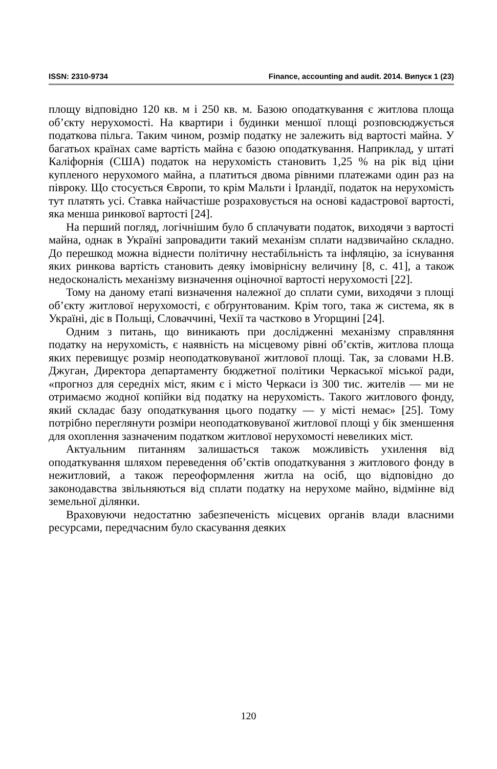ISSN: 2310-9734 Finance, accounting and audit. 2014. Випуск 1 (23)
площу відповідно 120 кв. м і 250 кв. м. Базою оподаткування є житлова площа об’єкту нерухомості. На квартири і будинки меншої площі розповсюджується податкова пільга. Таким чином, розмір податку не залежить від вартості майна. У багатьох країнах саме вартість майна є базою оподаткування. Наприклад, у штаті Каліфорнія (США) податок на нерухомість становить 1,25 % на рік від ціни купленого нерухомого майна, а платиться двома рівними платежами один раз на півроку. Що стосується Європи, то крім Мальти і Ірландії, податок на нерухомість тут платять усі. Ставка найчастіше розраховується на основі кадастрової вартості, яка менша ринкової вартості [24].
На перший погляд, логічнішим було б сплачувати податок, виходячи з вартості майна, однак в Україні запровадити такий механізм сплати надзвичайно складно. До перешкод можна віднести політичну нестабільність та інфляцію, за існування яких ринкова вартість становить деяку імовірнісну величину [8, с. 41], а також недосконалість механізму визначення оціночної вартості нерухомості [22].
Тому на даному етапі визначення належної до сплати суми, виходячи з площі об’єкту житлової нерухомості, є обґрунтованим. Крім того, така ж система, як в Україні, діє в Польщі, Словаччині, Чехії та частково в Угорщині [24].
Одним з питань, що виникають при дослідженні механізму справляння податку на нерухомість, є наявність на місцевому рівні об’єктів, житлова площа яких перевищує розмір неоподатковуваної житлової площі. Так, за словами Н.В. Джуган, Директора департаменту бюджетної політики Черкаської міської ради, «прогноз для середніх міст, яким є і місто Черкаси із 300 тис. жителів — ми не отримаємо жодної копійки від податку на нерухомість. Такого житлового фонду, який складає базу оподаткування цього податку — у місті немає» [25]. Тому потрібно переглянути розміри неоподатковуваної житлової площі у бік зменшення для охоплення зазначеним податком житлової нерухомості невеликих міст.
Актуальним питанням залишається також можливість ухилення від оподаткування шляхом переведення об’єктів оподаткування з житлового фонду в нежитловий, а також переоформлення житла на осіб, що відповідно до законодавства звільняються від сплати податку на нерухоме майно, відмінне від земельної ділянки.
Враховуючи недостатню забезпеченість місцевих органів влади власними ресурсами, передчасним було скасування деяких
120